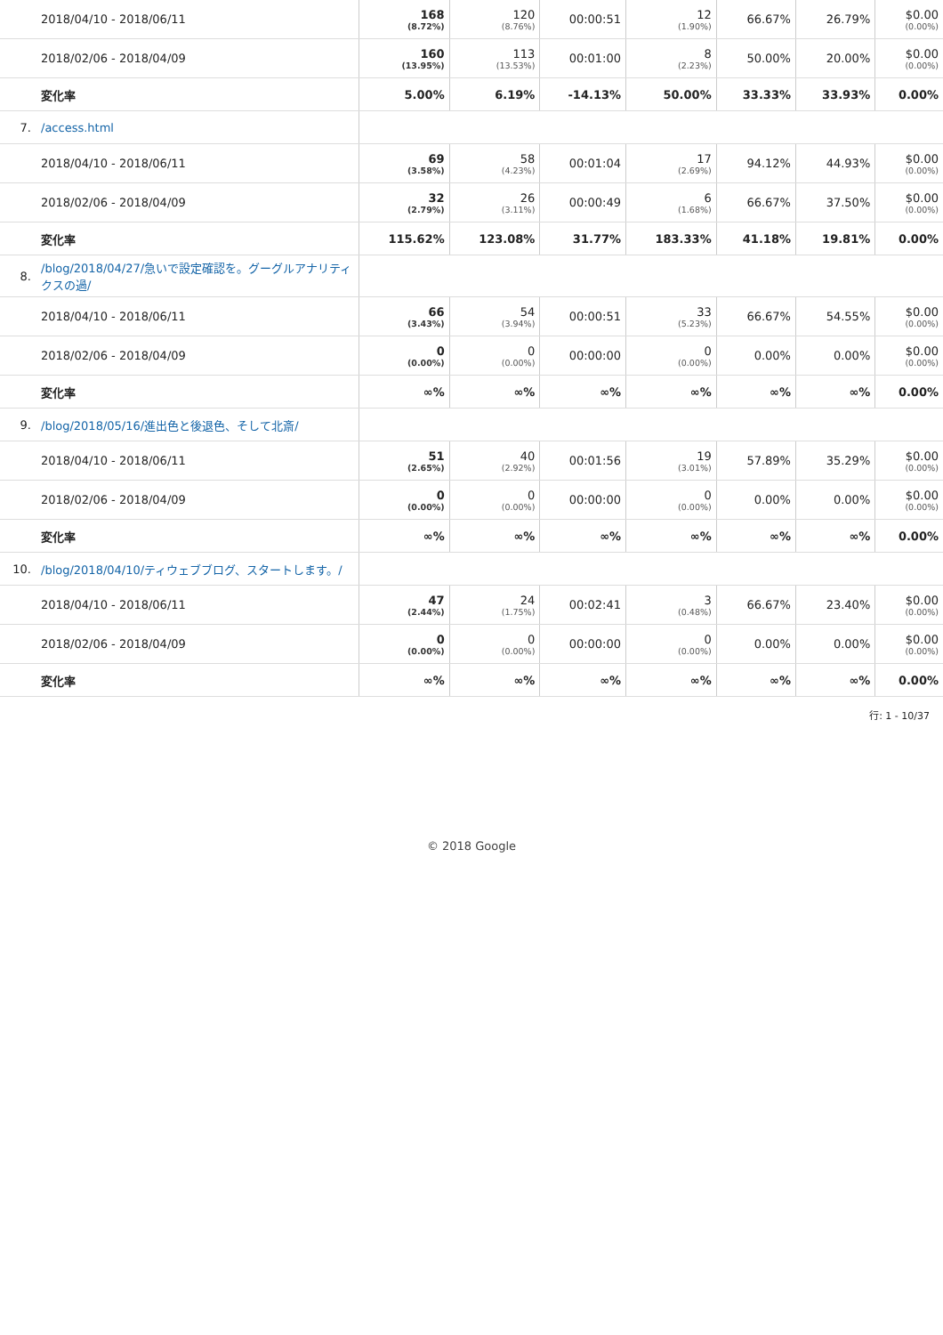| | 2018/04/10 - 2018/06/11 | 168 (8.72%) | 120 (8.76%) | 00:00:51 | 12 (1.90%) | 66.67% | 26.79% | $0.00 (0.00%) |
| | 2018/02/06 - 2018/04/09 | 160 (13.95%) | 113 (13.53%) | 00:01:00 | 8 (2.23%) | 50.00% | 20.00% | $0.00 (0.00%) |
| | 変化率 | 5.00% | 6.19% | -14.13% | 50.00% | 33.33% | 33.93% | 0.00% |
| 7. | /access.html | | | | | | | |
| | 2018/04/10 - 2018/06/11 | 69 (3.58%) | 58 (4.23%) | 00:01:04 | 17 (2.69%) | 94.12% | 44.93% | $0.00 (0.00%) |
| | 2018/02/06 - 2018/04/09 | 32 (2.79%) | 26 (3.11%) | 00:00:49 | 6 (1.68%) | 66.67% | 37.50% | $0.00 (0.00%) |
| | 変化率 | 115.62% | 123.08% | 31.77% | 183.33% | 41.18% | 19.81% | 0.00% |
| 8. | /blog/2018/04/27/急いで設定確認を。グーグルアナリティクスの過/ | | | | | | | |
| | 2018/04/10 - 2018/06/11 | 66 (3.43%) | 54 (3.94%) | 00:00:51 | 33 (5.23%) | 66.67% | 54.55% | $0.00 (0.00%) |
| | 2018/02/06 - 2018/04/09 | 0 (0.00%) | 0 (0.00%) | 00:00:00 | 0 (0.00%) | 0.00% | 0.00% | $0.00 (0.00%) |
| | 変化率 | ∞% | ∞% | ∞% | ∞% | ∞% | ∞% | 0.00% |
| 9. | /blog/2018/05/16/進出色と後退色、そして北斎/ | | | | | | | |
| | 2018/04/10 - 2018/06/11 | 51 (2.65%) | 40 (2.92%) | 00:01:56 | 19 (3.01%) | 57.89% | 35.29% | $0.00 (0.00%) |
| | 2018/02/06 - 2018/04/09 | 0 (0.00%) | 0 (0.00%) | 00:00:00 | 0 (0.00%) | 0.00% | 0.00% | $0.00 (0.00%) |
| | 変化率 | ∞% | ∞% | ∞% | ∞% | ∞% | ∞% | 0.00% |
| 10. | /blog/2018/04/10/ティウェブブログ、スタートします。/ | | | | | | | |
| | 2018/04/10 - 2018/06/11 | 47 (2.44%) | 24 (1.75%) | 00:02:41 | 3 (0.48%) | 66.67% | 23.40% | $0.00 (0.00%) |
| | 2018/02/06 - 2018/04/09 | 0 (0.00%) | 0 (0.00%) | 00:00:00 | 0 (0.00%) | 0.00% | 0.00% | $0.00 (0.00%) |
| | 変化率 | ∞% | ∞% | ∞% | ∞% | ∞% | ∞% | 0.00% |
行: 1 - 10/37
© 2018 Google